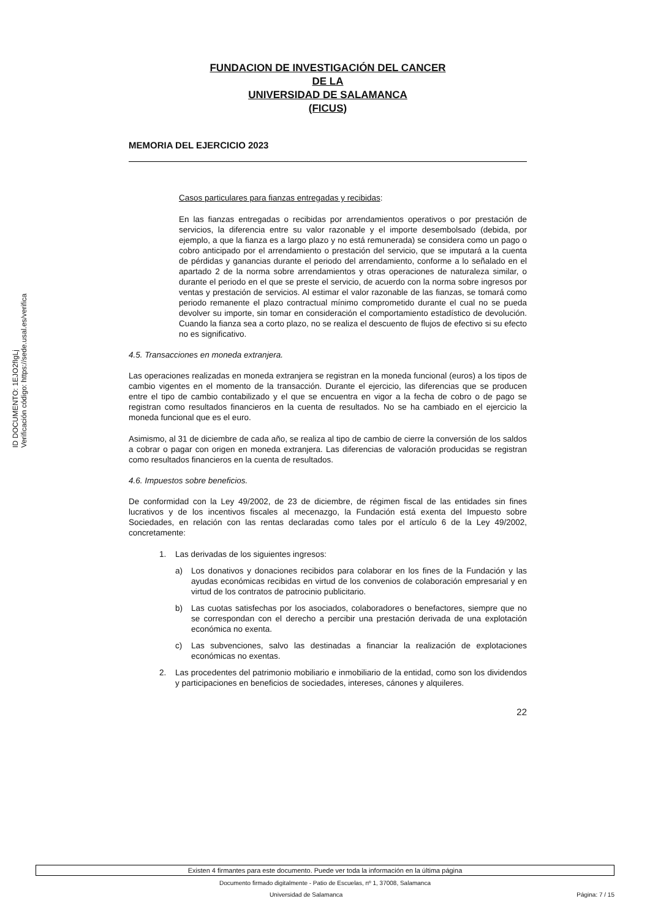ID DOCUMENTO: 1EJO2fIgLj
Verificación código: https://sede.usal.es/verifica
FUNDACION DE INVESTIGACIÓN DEL CANCER
DE LA
UNIVERSIDAD DE SALAMANCA
(FICUS)
MEMORIA DEL EJERCICIO 2023
Casos particulares para fianzas entregadas y recibidas:
En las fianzas entregadas o recibidas por arrendamientos operativos o por prestación de servicios, la diferencia entre su valor razonable y el importe desembolsado (debida, por ejemplo, a que la fianza es a largo plazo y no está remunerada) se considera como un pago o cobro anticipado por el arrendamiento o prestación del servicio, que se imputará a la cuenta de pérdidas y ganancias durante el periodo del arrendamiento, conforme a lo señalado en el apartado 2 de la norma sobre arrendamientos y otras operaciones de naturaleza similar, o durante el periodo en el que se preste el servicio, de acuerdo con la norma sobre ingresos por ventas y prestación de servicios. Al estimar el valor razonable de las fianzas, se tomará como periodo remanente el plazo contractual mínimo comprometido durante el cual no se pueda devolver su importe, sin tomar en consideración el comportamiento estadístico de devolución. Cuando la fianza sea a corto plazo, no se realiza el descuento de flujos de efectivo si su efecto no es significativo.
4.5. Transacciones en moneda extranjera.
Las operaciones realizadas en moneda extranjera se registran en la moneda funcional (euros) a los tipos de cambio vigentes en el momento de la transacción. Durante el ejercicio, las diferencias que se producen entre el tipo de cambio contabilizado y el que se encuentra en vigor a la fecha de cobro o de pago se registran como resultados financieros en la cuenta de resultados. No se ha cambiado en el ejercicio la moneda funcional que es el euro.
Asimismo, al 31 de diciembre de cada año, se realiza al tipo de cambio de cierre la conversión de los saldos a cobrar o pagar con origen en moneda extranjera. Las diferencias de valoración producidas se registran como resultados financieros en la cuenta de resultados.
4.6. Impuestos sobre beneficios.
De conformidad con la Ley 49/2002, de 23 de diciembre, de régimen fiscal de las entidades sin fines lucrativos y de los incentivos fiscales al mecenazgo, la Fundación está exenta del Impuesto sobre Sociedades, en relación con las rentas declaradas como tales por el artículo 6 de la Ley 49/2002, concretamente:
1. Las derivadas de los siguientes ingresos:
a) Los donativos y donaciones recibidos para colaborar en los fines de la Fundación y las ayudas económicas recibidas en virtud de los convenios de colaboración empresarial y en virtud de los contratos de patrocinio publicitario.
b) Las cuotas satisfechas por los asociados, colaboradores o benefactores, siempre que no se correspondan con el derecho a percibir una prestación derivada de una explotación económica no exenta.
c) Las subvenciones, salvo las destinadas a financiar la realización de explotaciones económicas no exentas.
2. Las procedentes del patrimonio mobiliario e inmobiliario de la entidad, como son los dividendos y participaciones en beneficios de sociedades, intereses, cánones y alquileres.
22
Existen 4 firmantes para este documento. Puede ver toda la información en la última página
Documento firmado digitalmente - Patio de Escuelas, nº 1, 37008, Salamanca
Universidad de Salamanca Página: 7 / 15